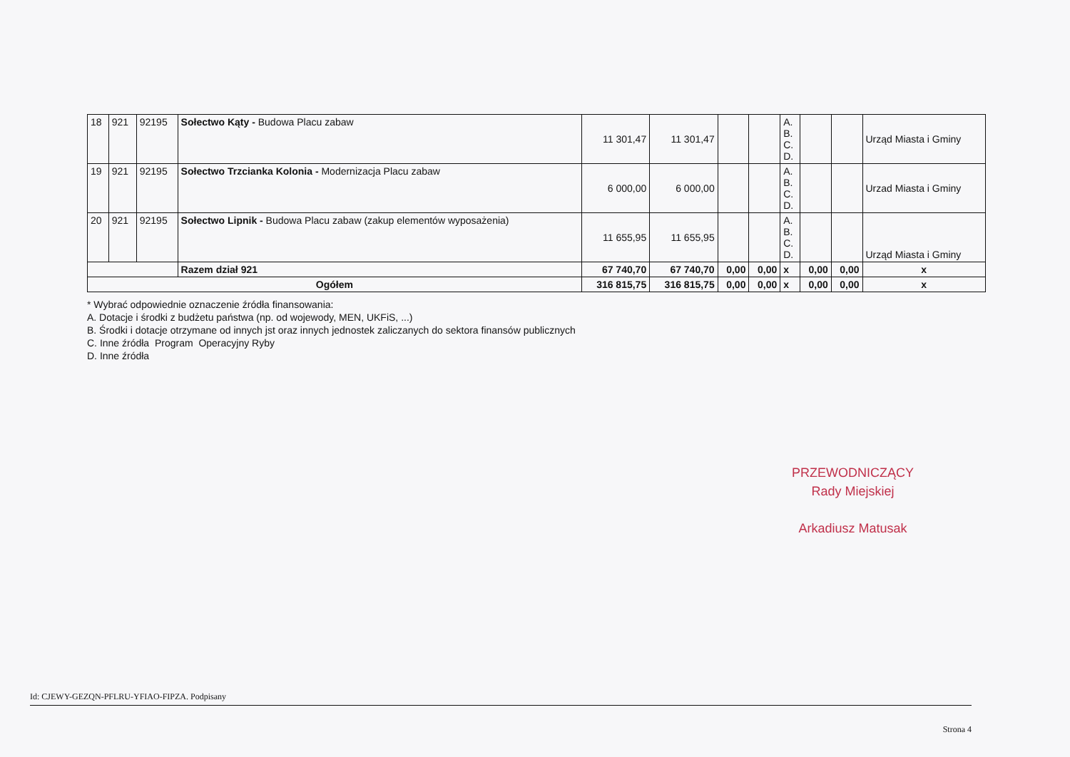| 18 | 921 | 92195 | Sołectwo Kąty - Budowa Placu zabaw | 11 301,47 | 11 301,47 | | | A. B. C. D. | | | Urząd Miasta i Gminy |
| 19 | 921 | 92195 | Sołectwo Trzcianka Kolonia - Modernizacja Placu zabaw | 6 000,00 | 6 000,00 | | | A. B. C. D. | | | Urzad Miasta i Gminy |
| 20 | 921 | 92195 | Sołectwo Lipnik - Budowa Placu zabaw (zakup elementów wyposażenia) | 11 655,95 | 11 655,95 | | | A. B. C. D. | | | Urząd Miasta i Gminy |
| | | | Razem dział 921 | 67 740,70 | 67 740,70 | 0,00 | 0,00 | x | 0,00 | 0,00 | x |
| Ogółem | | | | 316 815,75 | 316 815,75 | 0,00 | 0,00 | x | 0,00 | 0,00 | x |
* Wybrać odpowiednie oznaczenie źródła finansowania:
A. Dotacje i środki z budżetu państwa (np. od wojewody, MEN, UKFiS, ...)
B. Środki i dotacje otrzymane od innych jst oraz innych jednostek zaliczanych do sektora finansów publicznych
C. Inne źródła Program Operacyjny Ryby
D. Inne źródła
PRZEWODNICZĄCY
Rady Miejskiej
Arkadiusz Matusak
Id: CJEWY-GEZQN-PFLRU-YFIAO-FIPZA. Podpisany
Strona 4